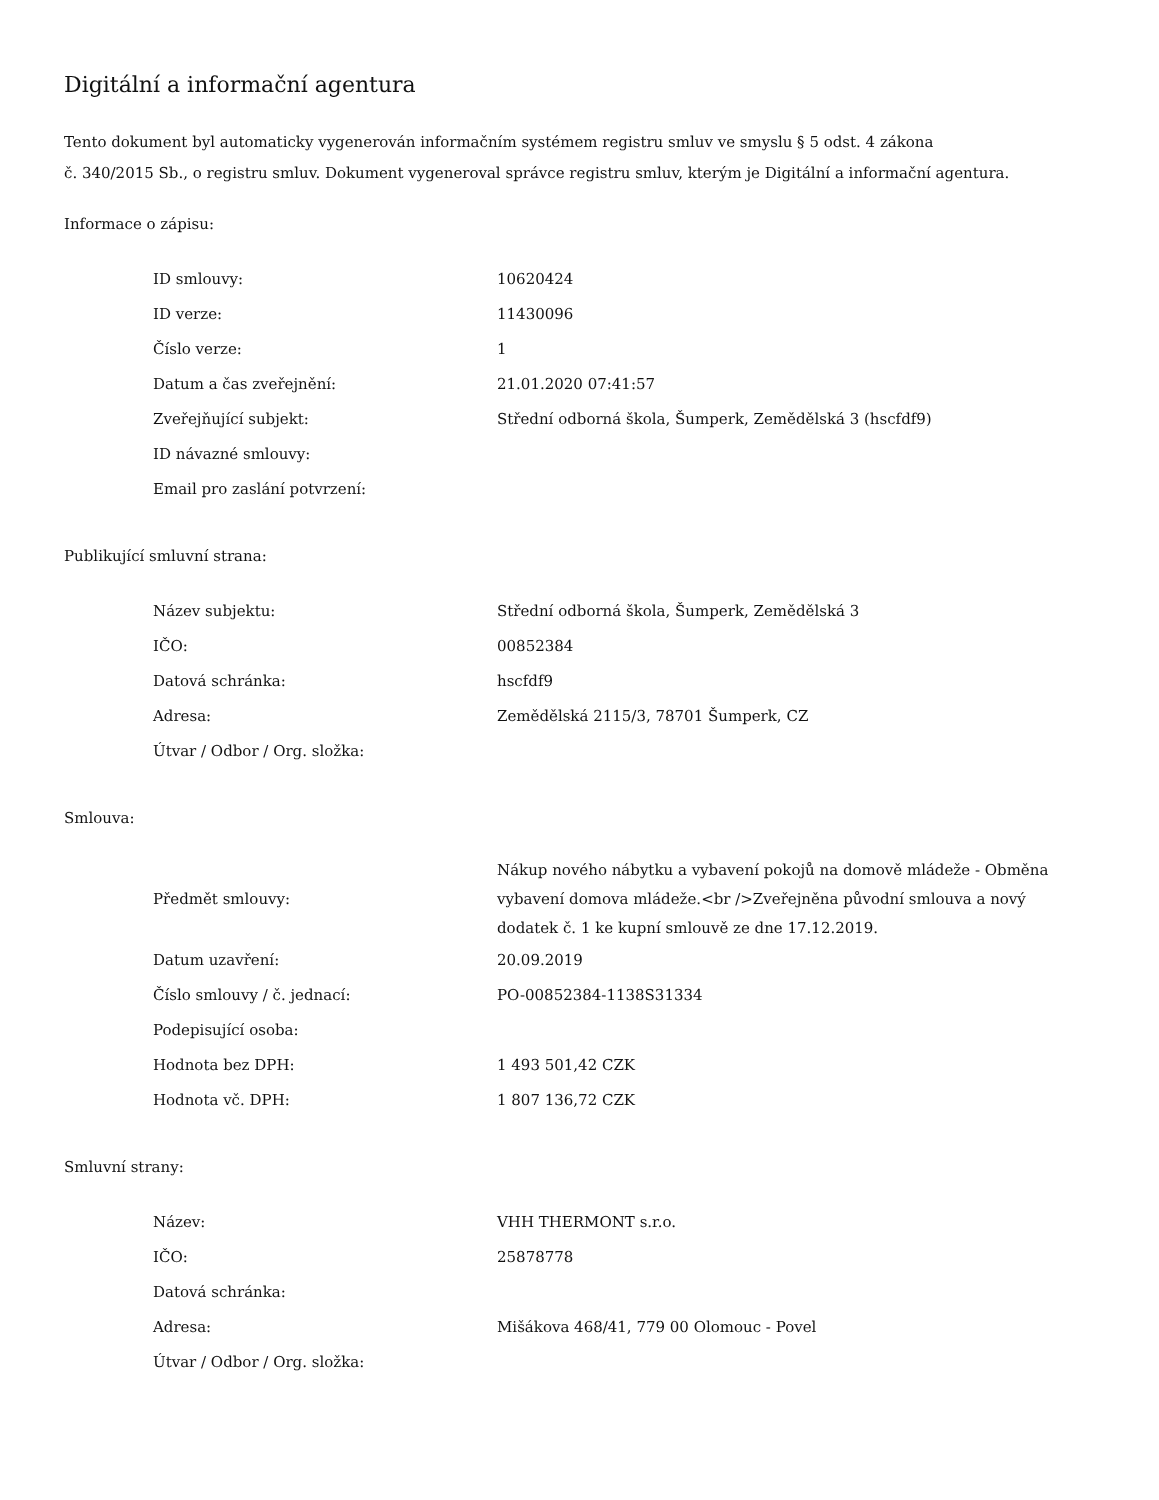Digitální a informační agentura
Tento dokument byl automaticky vygenerován informačním systémem registru smluv ve smyslu § 5 odst. 4 zákona
č. 340/2015 Sb., o registru smluv. Dokument vygeneroval správce registru smluv, kterým je Digitální a informační agentura.
Informace o zápisu:
| ID smlouvy: | 10620424 |
| ID verze: | 11430096 |
| Číslo verze: | 1 |
| Datum a čas zveřejnění: | 21.01.2020 07:41:57 |
| Zveřejňující subjekt: | Střední odborná škola, Šumperk, Zemědělská 3 (hscfdf9) |
| ID návazné smlouvy: | |
| Email pro zaslání potvrzení: | |
Publikující smluvní strana:
| Název subjektu: | Střední odborná škola, Šumperk, Zemědělská 3 |
| IČO: | 00852384 |
| Datová schránka: | hscfdf9 |
| Adresa: | Zemědělská 2115/3, 78701 Šumperk, CZ |
| Útvar / Odbor / Org. složka: | |
Smlouva:
| Předmět smlouvy: | Nákup nového nábytku a vybavení pokojů na domově mládeže - Obměna vybavení domova mládeže.<br />Zveřejněna původní smlouva a nový dodatek č. 1 ke kupní smlouvě ze dne 17.12.2019. |
| Datum uzavření: | 20.09.2019 |
| Číslo smlouvy / č. jednací: | PO-00852384-1138S31334 |
| Podepisující osoba: | |
| Hodnota bez DPH: | 1 493 501,42 CZK |
| Hodnota vč. DPH: | 1 807 136,72 CZK |
Smluvní strany:
| Název: | VHH THERMONT s.r.o. |
| IČO: | 25878778 |
| Datová schránka: | |
| Adresa: | Mišákova 468/41, 779 00 Olomouc - Povel |
| Útvar / Odbor / Org. složka: | |